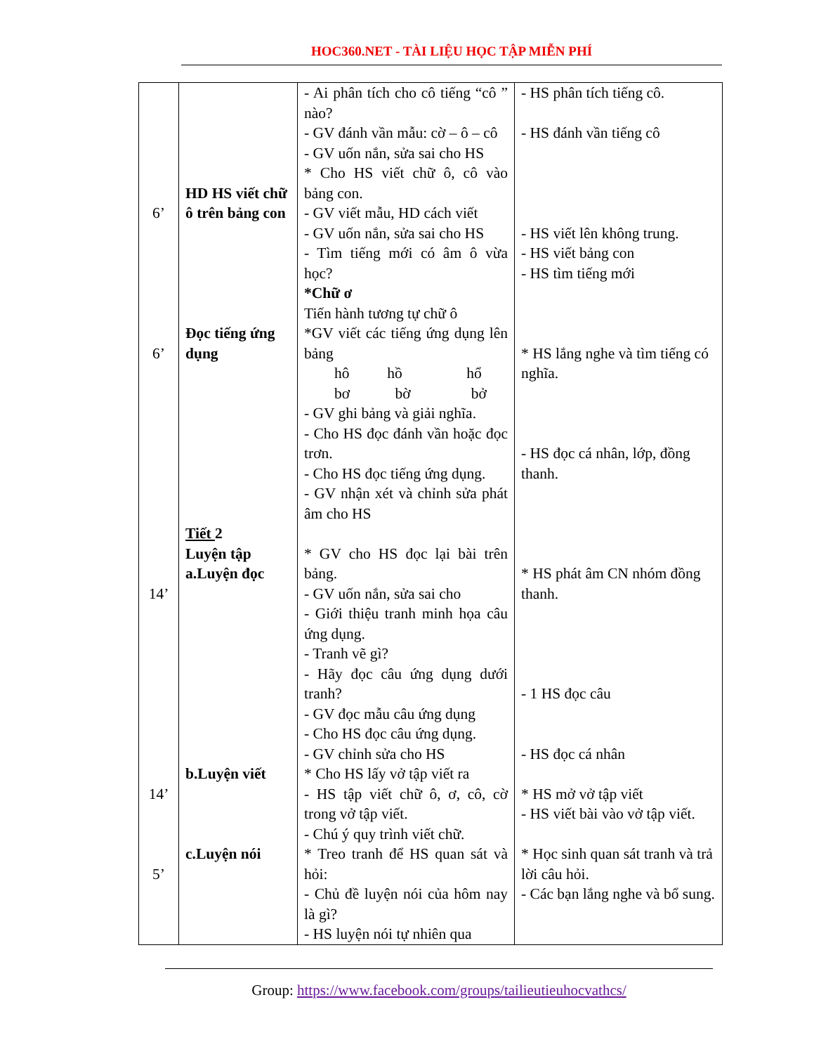HOC360.NET - TÀI LIỆU HỌC TẬP MIỄN PHÍ
| 6’ 6’ 14’ 14’ 5’ | HD HS viết chữ ô trên bảng con Đọc tiếng ứng dụng Tiết 2 Luyện tập a.Luyện đọc b.Luyện viết c.Luyện nói | - Ai phân tích cho cô tiếng “cô ” nào? - GV đánh vần mẫu: cờ – ô – cô - GV uốn nắn, sửa sai cho HS * Cho HS viết chữ ô, cô vào bảng con. - GV viết mẫu, HD cách viết - GV uốn nắn, sửa sai cho HS - Tìm tiếng mới có âm ô vừa học? *Chữ ơ Tiến hành tương tự chữ ô *GV viết các tiếng ứng dụng lên bảng hô hồ hổ bơ bờ bở - GV ghi bảng và giải nghĩa. - Cho HS đọc đánh vần hoặc đọc trơn. - Cho HS đọc tiếng ứng dụng. - GV nhận xét và chỉnh sửa phát âm cho HS * GV cho HS đọc lại bài trên bảng. - GV uốn nắn, sửa sai cho - Giới thiệu tranh minh họa câu ứng dụng. - Tranh vẽ gì? - Hãy đọc câu ứng dụng dưới tranh? - GV đọc mẫu câu ứng dụng - Cho HS đọc câu ứng dụng. - GV chỉnh sửa cho HS * Cho HS lấy vở tập viết ra - HS tập viết chữ ô, ơ, cô, cờ trong vở tập viết. - Chú ý quy trình viết chữ. * Treo tranh để HS quan sát và hỏi: - Chủ đề luyện nói của hôm nay là gì? - HS luyện nói tự nhiên qua | - HS phân tích tiếng cô. - HS đánh vần tiếng cô - HS viết lên không trung. - HS viết bảng con - HS tìm tiếng mới * HS lắng nghe và tìm tiếng có nghĩa. - HS đọc cá nhân, lớp, đồng thanh. * HS phát âm CN nhóm đồng thanh. - 1 HS đọc câu - HS đọc cá nhân * HS mở vở tập viết - HS viết bài vào vở tập viết. * Học sinh quan sát tranh và trả lời câu hỏi. - Các bạn lắng nghe và bổ sung. |
Group: https://www.facebook.com/groups/tailieutieuhocvathcs/